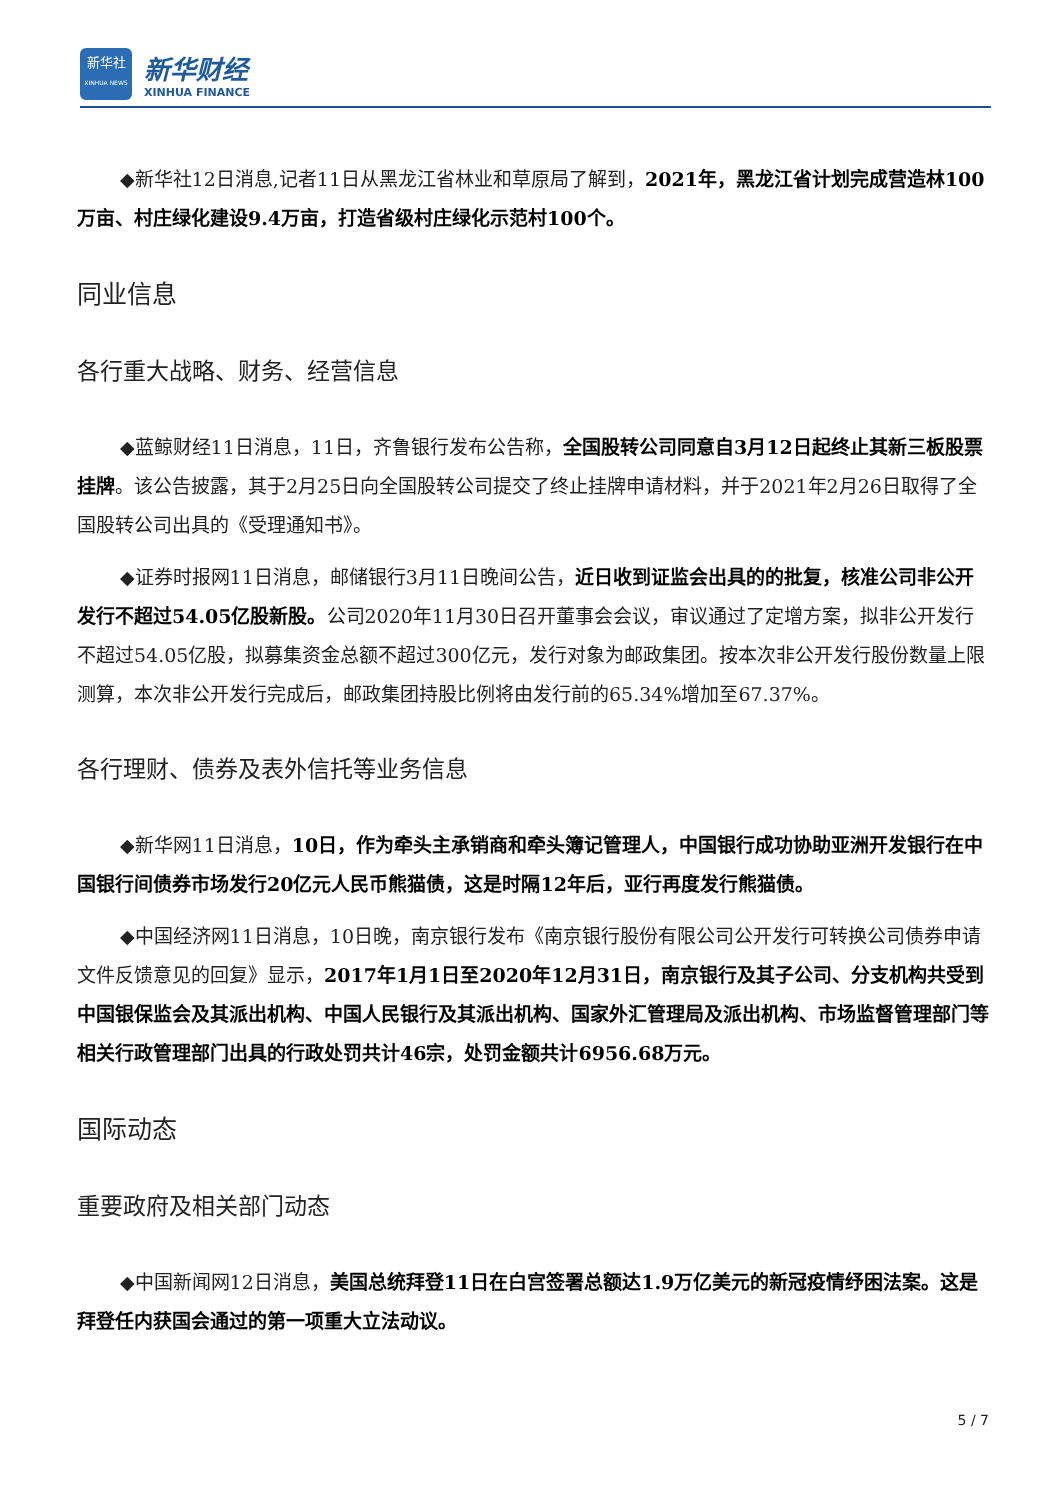新华社
XINHUA NEWS
新华财经
XINHUA FINANCE
◆新华社12日消息,记者11日从黑龙江省林业和草原局了解到，2021年，黑龙江省计划完成营造林100万亩、村庄绿化建设9.4万亩，打造省级村庄绿化示范村100个。
同业信息
各行重大战略、财务、经营信息
◆蓝鲸财经11日消息，11日，齐鲁银行发布公告称，全国股转公司同意自3月12日起终止其新三板股票挂牌。该公告披露，其于2月25日向全国股转公司提交了终止挂牌申请材料，并于2021年2月26日取得了全国股转公司出具的《受理通知书》。
◆证券时报网11日消息，邮储银行3月11日晚间公告，近日收到证监会出具的的批复，核准公司非公开发行不超过54.05亿股新股。公司2020年11月30日召开董事会会议，审议通过了定增方案，拟非公开发行不超过54.05亿股，拟募集资金总额不超过300亿元，发行对象为邮政集团。按本次非公开发行股份数量上限测算，本次非公开发行完成后，邮政集团持股比例将由发行前的65.34%增加至67.37%。
各行理财、债券及表外信托等业务信息
◆新华网11日消息，10日，作为牵头主承销商和牵头簿记管理人，中国银行成功协助亚洲开发银行在中国银行间债券市场发行20亿元人民币熊猫债，这是时隔12年后，亚行再度发行熊猫债。
◆中国经济网11日消息，10日晚，南京银行发布《南京银行股份有限公司公开发行可转换公司债券申请文件反馈意见的回复》显示，2017年1月1日至2020年12月31日，南京银行及其子公司、分支机构共受到中国银保监会及其派出机构、中国人民银行及其派出机构、国家外汇管理局及派出机构、市场监督管理部门等相关行政管理部门出具的行政处罚共计46宗，处罚金额共计6956.68万元。
国际动态
重要政府及相关部门动态
◆中国新闻网12日消息，美国总统拜登11日在白宫签署总额达1.9万亿美元的新冠疫情纾困法案。这是拜登任内获国会通过的第一项重大立法动议。
5 / 7